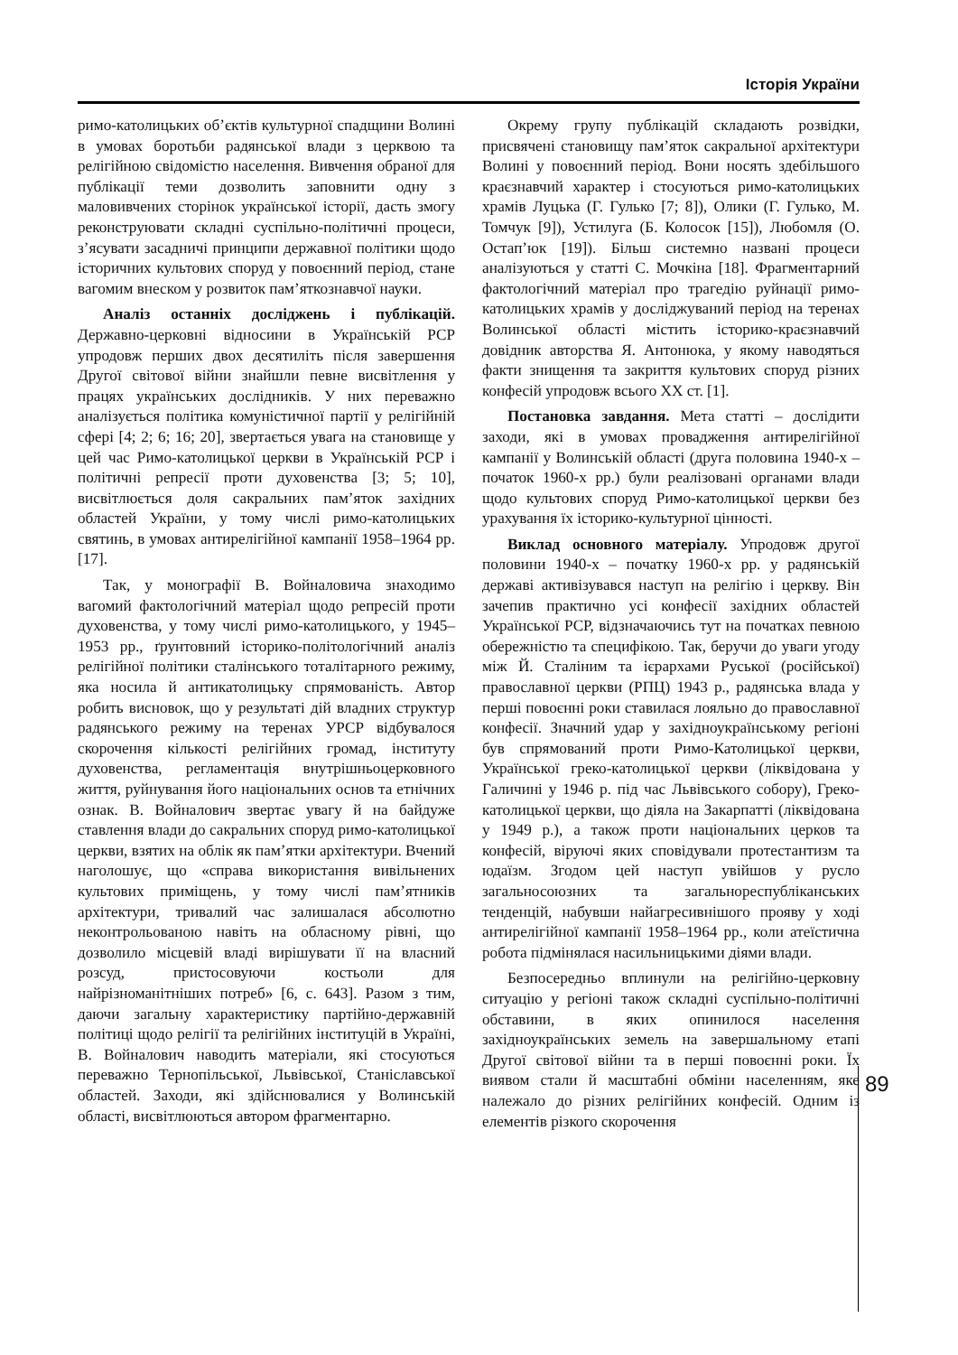Історія України
римо-католицьких об’єктів культурної спадщини Волині в умовах боротьби радянської влади з церквою та релігійною свідомістю населення. Вивчення обраної для публікації теми дозволить заповнити одну з маловивчених сторінок української історії, дасть змогу реконструювати складні суспільно-політичні процеси, з’ясувати засадничі принципи державної політики щодо історичних культових споруд у повоєнний період, стане вагомим внеском у розвиток пам’яткознавчої науки.
Аналіз останніх досліджень і публікацій. Державно-церковні відносини в Українській РСР упродовж перших двох десятиліть після завершення Другої світової війни знайшли певне висвітлення у працях українських дослідників. У них переважно аналізується політика комуністичної партії у релігійній сфері [4; 2; 6; 16; 20], звертається увага на становище у цей час Римо-католицької церкви в Українській РСР і політичні репресії проти духовенства [3; 5; 10], висвітлюється доля сакральних пам’яток західних областей України, у тому числі римо-католицьких святинь, в умовах антирелігійної кампанії 1958–1964 рр. [17].
Так, у монографії В. Войналовича знаходимо вагомий фактологічний матеріал щодо репресій проти духовенства, у тому числі римо-католицького, у 1945–1953 рр., ґрунтовний історико-політологічний аналіз релігійної політики сталінського тоталітарного режиму, яка носила й антикатолицьку спрямованість. Автор робить висновок, що у результаті дій владних структур радянського режиму на теренах УРСР відбувалося скорочення кількості релігійних громад, інституту духовенства, регламентація внутрішньоцерковного життя, руйнування його національних основ та етнічних ознак. В. Войналович звертає увагу й на байдуже ставлення влади до сакральних споруд римо-католицької церкви, взятих на облік як пам’ятки архітектури. Вчений наголошує, що «справа використання вивільнених культових приміщень, у тому числі пам’ятників архітектури, тривалий час залишалася абсолютно неконтрольованою навіть на обласному рівні, що дозволило місцевій владі вирішувати її на власний розсуд, пристосовуючи костьоли для найрізноманітніших потреб» [6, с. 643]. Разом з тим, даючи загальну характеристику партійно-державній політиці щодо релігії та релігійних інституцій в Україні, В. Войналович наводить матеріали, які стосуються переважно Тернопільської, Львівської, Станіславської областей. Заходи, які здійснювалися у Волинській області, висвітлюються автором фрагментарно.
Окрему групу публікацій складають розвідки, присвячені становищу пам’яток сакральної архітектури Волині у повоєнний період. Вони носять здебільшого краєзнавчий характер і стосуються римо-католицьких храмів Луцька (Г. Гулько [7; 8]), Олики (Г. Гулько, М. Томчук [9]), Устилуга (Б. Колосок [15]), Любомля (О. Остап’юк [19]). Більш системно названі процеси аналізуються у статті С. Мочкіна [18]. Фрагментарний фактологічний матеріал про трагедію руйнації римо-католицьких храмів у досліджуваний період на теренах Волинської області містить історико-краєзнавчий довідник авторства Я. Антонюка, у якому наводяться факти знищення та закриття культових споруд різних конфесій упродовж всього XX ст. [1].
Постановка завдання. Мета статті – дослідити заходи, які в умовах провадження антирелігійної кампанії у Волинській області (друга половина 1940-х – початок 1960-х рр.) були реалізовані органами влади щодо культових споруд Римо-католицької церкви без урахування їх історико-культурної цінності.
Виклад основного матеріалу. Упродовж другої половини 1940-х – початку 1960-х рр. у радянській державі активізувався наступ на релігію і церкву. Він зачепив практично усі конфесії західних областей Української РСР, відзначаючись тут на початках певною обережністю та специфікою. Так, беручи до уваги угоду між Й. Сталіним та ієрархами Руської (російської) православної церкви (РПЦ) 1943 р., радянська влада у перші повоєнні роки ставилася лояльно до православної конфесії. Значний удар у західноукраїнському регіоні був спрямований проти Римо-Католицької церкви, Української греко-католицької церкви (ліквідована у Галичині у 1946 р. під час Львівського собору), Греко-католицької церкви, що діяла на Закарпатті (ліквідована у 1949 р.), а також проти національних церков та конфесій, віруючі яких сповідували протестантизм та юдаїзм. Згодом цей наступ увійшов у русло загальносоюзних та загальнореспубліканських тенденцій, набувши найагресивнішого прояву у ході антирелігійної кампанії 1958–1964 рр., коли атеїстична робота підмінялася насильницькими діями влади.
Безпосередньо вплинули на релігійно-церковну ситуацію у регіоні також складні суспільно-політичні обставини, в яких опинилося населення західноукраїнських земель на завершальному етапі Другої світової війни та в перші повоєнні роки. Їх виявом стали й масштабні обміни населенням, яке належало до різних релігійних конфесій. Одним із елементів різкого скорочення
89